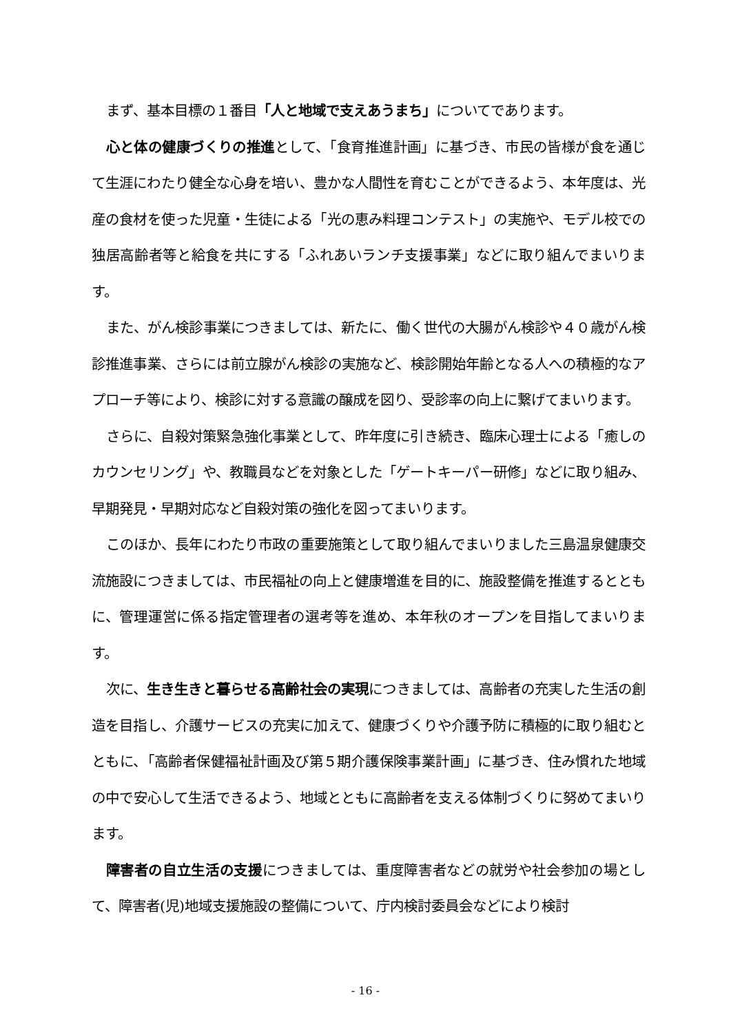まず、基本目標の１番目「人と地域で支えあうまち」についてであります。
心と体の健康づくりの推進として、「食育推進計画」に基づき、市民の皆様が食を通じて生涯にわたり健全な心身を培い、豊かな人間性を育むことができるよう、本年度は、光産の食材を使った児童・生徒による「光の恵み料理コンテスト」の実施や、モデル校での独居高齢者等と給食を共にする「ふれあいランチ支援事業」などに取り組んでまいります。
また、がん検診事業につきましては、新たに、働く世代の大腸がん検診や４０歳がん検診推進事業、さらには前立腺がん検診の実施など、検診開始年齢となる人への積極的なアプローチ等により、検診に対する意識の醸成を図り、受診率の向上に繋げてまいります。
さらに、自殺対策緊急強化事業として、昨年度に引き続き、臨床心理士による「癒しのカウンセリング」や、教職員などを対象とした「ゲートキーパー研修」などに取り組み、早期発見・早期対応など自殺対策の強化を図ってまいります。
このほか、長年にわたり市政の重要施策として取り組んでまいりました三島温泉健康交流施設につきましては、市民福祉の向上と健康増進を目的に、施設整備を推進するとともに、管理運営に係る指定管理者の選考等を進め、本年秋のオープンを目指してまいります。
次に、生き生きと暮らせる高齢社会の実現につきましては、高齢者の充実した生活の創造を目指し、介護サービスの充実に加えて、健康づくりや介護予防に積極的に取り組むとともに、「高齢者保健福祉計画及び第５期介護保険事業計画」に基づき、住み慣れた地域の中で安心して生活できるよう、地域とともに高齢者を支える体制づくりに努めてまいります。
障害者の自立生活の支援につきましては、重度障害者などの就労や社会参加の場として、障害者(児)地域支援施設の整備について、庁内検討委員会などにより検討
- 16 -